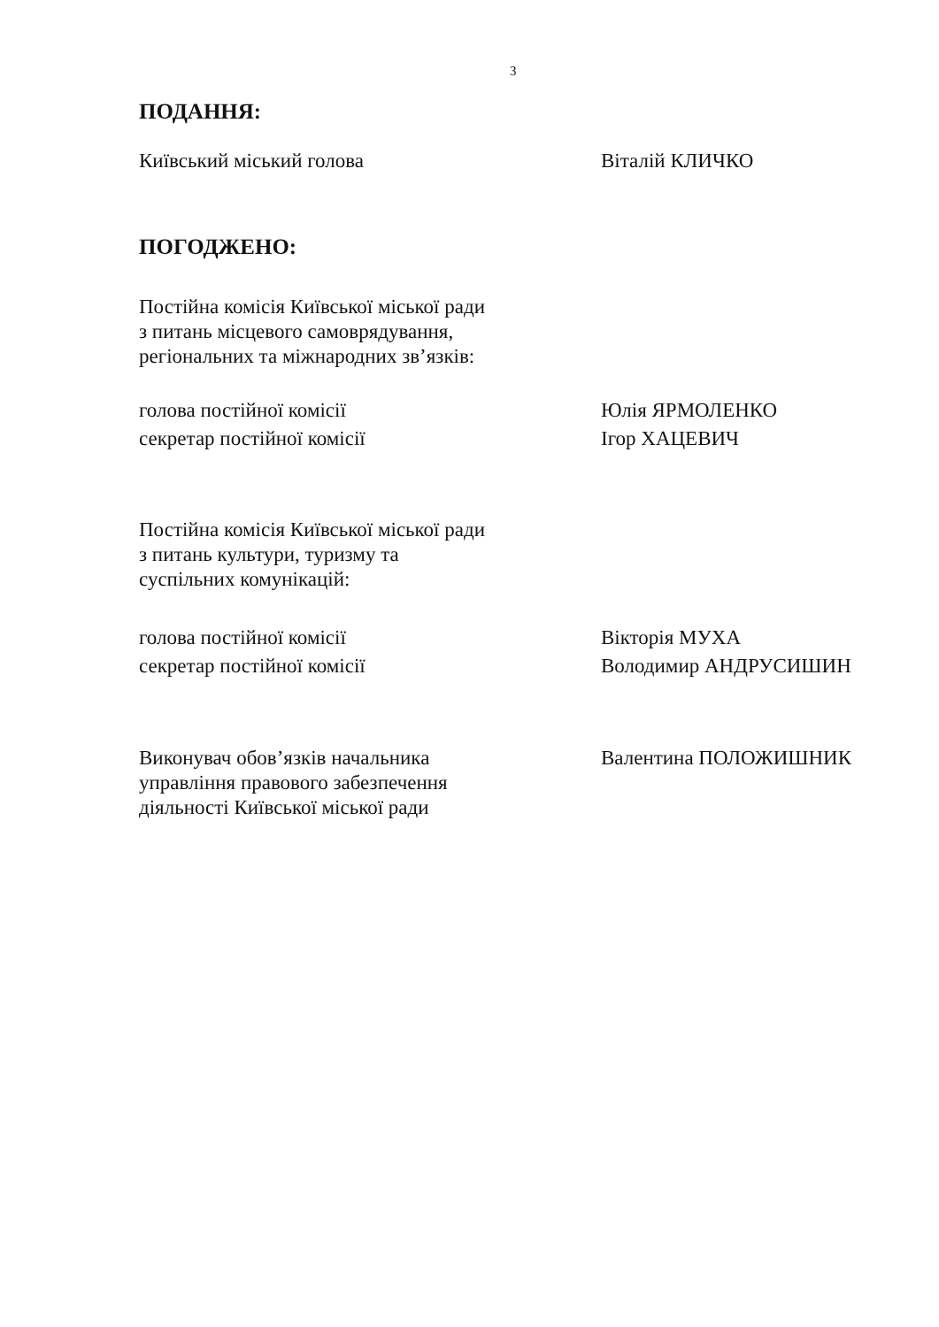3
ПОДАННЯ:
Київський міський голова Віталій КЛИЧКО
ПОГОДЖЕНО:
Постійна комісія Київської міської ради
з питань місцевого самоврядування,
регіональних та міжнародних зв’язків:
голова постійної комісії Юлія ЯРМОЛЕНКО
секретар постійної комісії Ігор ХАЦЕВИЧ
Постійна комісія Київської міської ради
з питань культури, туризму та
суспільних комунікацій:
голова постійної комісії Вікторія МУХА
секретар постійної комісії Володимир АНДРУСИШИН
Виконувач обов’язків начальника
управління правового забезпечення
діяльності Київської міської ради
Валентина ПОЛОЖИШНИК